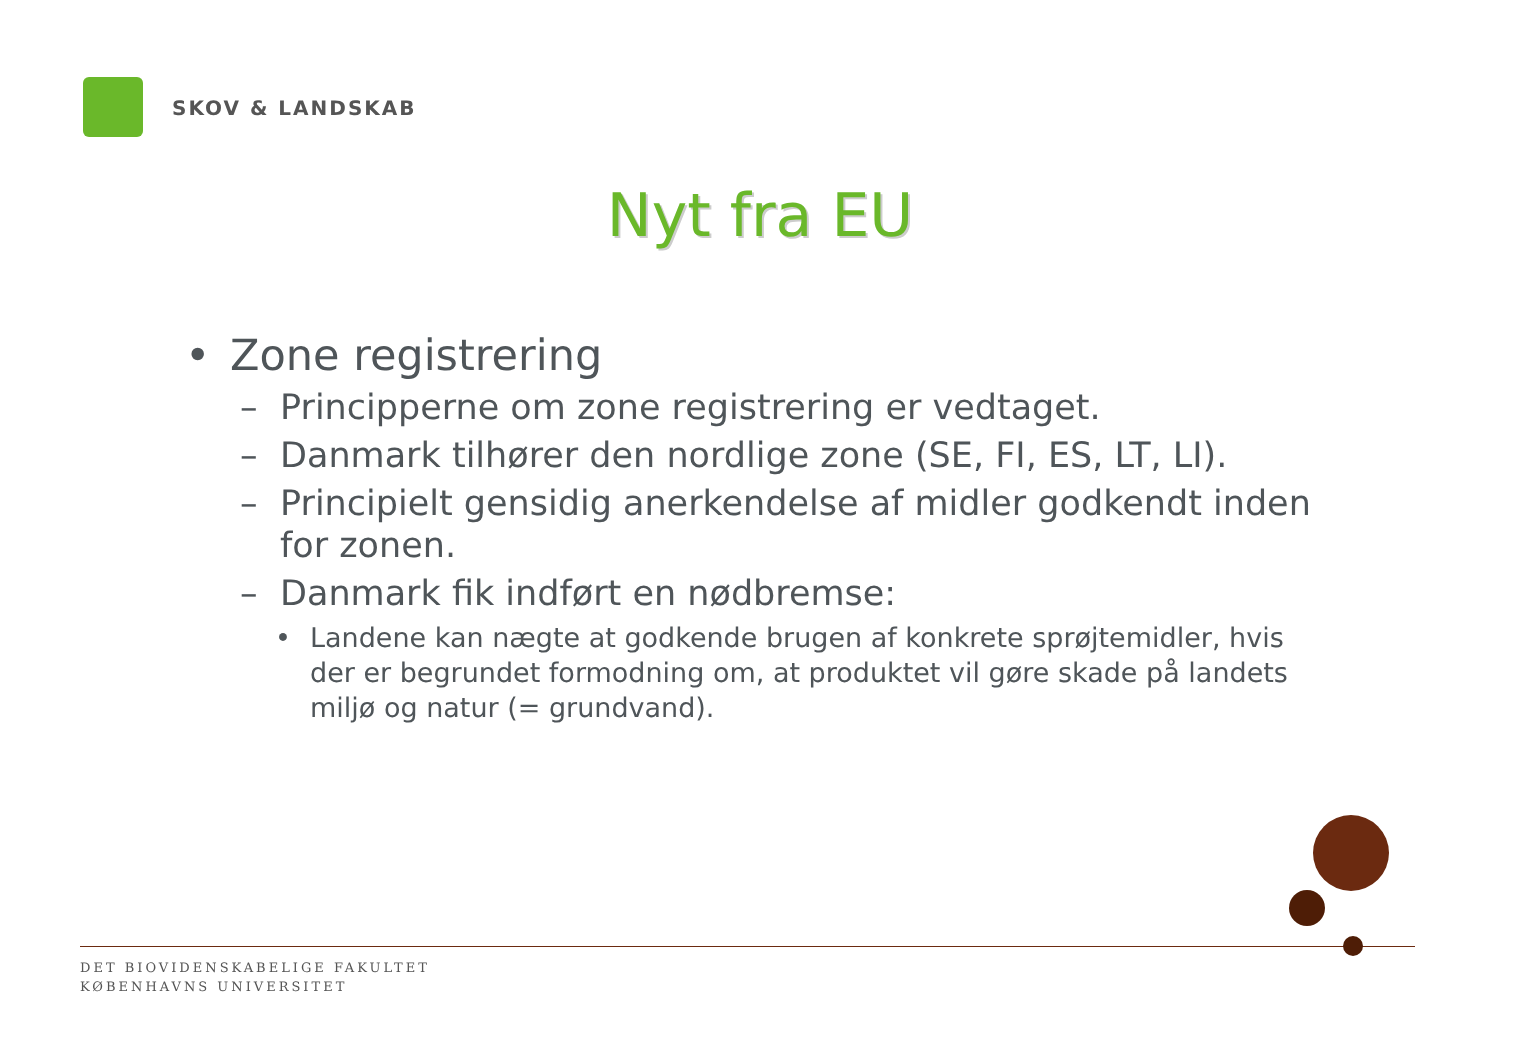SKOV & LANDSKAB
Nyt fra EU
• Zone registrering
– Principperne om zone registrering er vedtaget.
– Danmark tilhører den nordlige zone (SE, FI, ES, LT, LI).
– Principielt gensidig anerkendelse af midler godkendt inden for zonen.
– Danmark fik indført en nødbremse:
• Landene kan nægte at godkende brugen af konkrete sprøjtemidler, hvis der er begrundet formodning om, at produktet vil gøre skade på landets miljø og natur (= grundvand).
DET BIOVIDENSKABELIGE FAKULTET
KØBENHAVNS UNIVERSITET